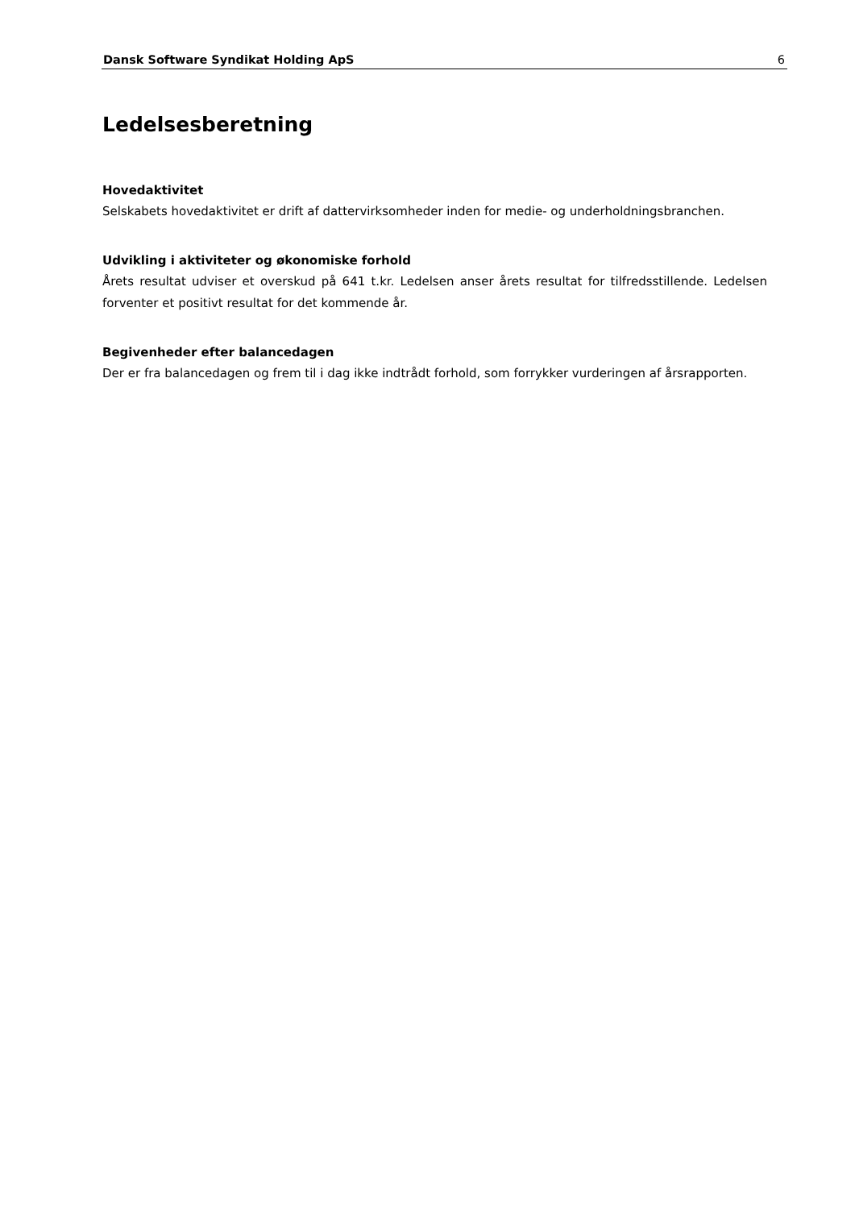Dansk Software Syndikat Holding ApS 6
Ledelsesberetning
Hovedaktivitet
Selskabets hovedaktivitet er drift af dattervirksomheder inden for medie- og underholdningsbranchen.
Udvikling i aktiviteter og økonomiske forhold
Årets resultat udviser et overskud på 641 t.kr. Ledelsen anser årets resultat for tilfredsstillende. Ledelsen forventer et positivt resultat for det kommende år.
Begivenheder efter balancedagen
Der er fra balancedagen og frem til i dag ikke indtrådt forhold, som forrykker vurderingen af årsrapporten.